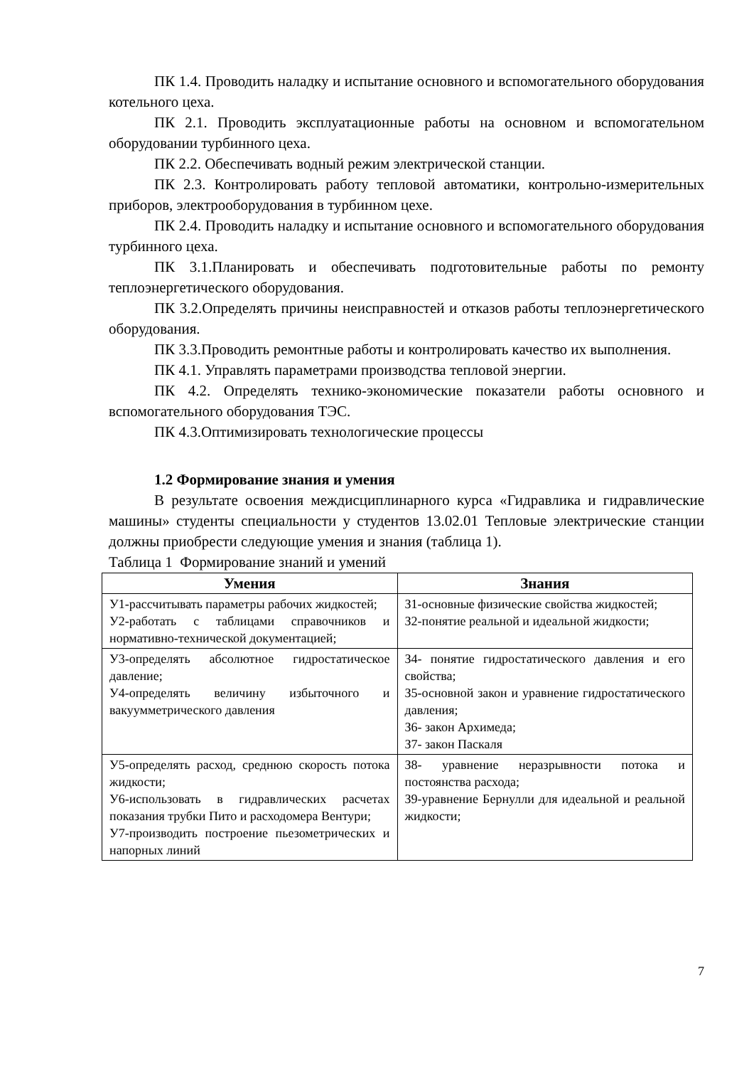ПК 1.4. Проводить наладку и испытание основного и вспомогательного оборудования котельного цеха.
ПК 2.1. Проводить эксплуатационные работы на основном и вспомогательном оборудовании турбинного цеха.
ПК 2.2. Обеспечивать водный режим электрической станции.
ПК 2.3. Контролировать работу тепловой автоматики, контрольно-измерительных приборов, электрооборудования в турбинном цехе.
ПК 2.4. Проводить наладку и испытание основного и вспомогательного оборудования турбинного цеха.
ПК 3.1.Планировать и обеспечивать подготовительные работы по ремонту теплоэнергетического оборудования.
ПК 3.2.Определять причины неисправностей и отказов работы теплоэнергетического оборудования.
ПК 3.3.Проводить ремонтные работы и контролировать качество их выполнения.
ПК 4.1. Управлять параметрами производства тепловой энергии.
ПК 4.2. Определять технико-экономические показатели работы основного и вспомогательного оборудования ТЭС.
ПК 4.3.Оптимизировать технологические процессы
1.2 Формирование знания и умения
В результате освоения междисциплинарного курса «Гидравлика и гидравлические машины» студенты специальности у студентов 13.02.01 Тепловые электрические станции должны приобрести следующие умения и знания (таблица 1).
Таблица 1 Формирование знаний и умений
| Умения | Знания |
| --- | --- |
| У1-рассчитывать параметры рабочих жидкостей; У2-работать с таблицами справочников и нормативно-технической документацией; | З1-основные физические свойства жидкостей; З2-понятие реальной и идеальной жидкости; |
| У3-определять абсолютное гидростатическое давление; У4-определять величину избыточного и вакуумметрического давления | З4- понятие гидростатического давления и его свойства; З5-основной закон и уравнение гидростатического давления; З6- закон Архимеда; З7- закон Паскаля |
| У5-определять расход, среднюю скорость потока жидкости; У6-использовать в гидравлических расчетах показания трубки Пито и расходомера Вентури; У7-производить построение пьезометрических и напорных линий | З8- уравнение неразрывности потока и постоянства расхода; З9-уравнение Бернулли для идеальной и реальной жидкости; |
7